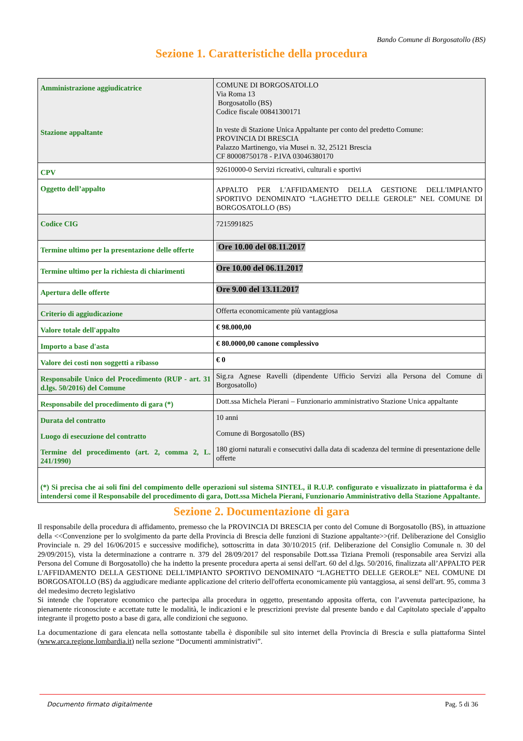Bando Comune di Borgosatollo (BS)
Sezione 1. Caratteristiche della procedura
| Amministrazione aggiudicatrice Stazione appaltante | COMUNE DI BORGOSATOLLO Via Roma 13 Borgosatollo (BS) Codice fiscale 00841300171 In veste di Stazione Unica Appaltante per conto del predetto Comune: PROVINCIA DI BRESCIA Palazzo Martinengo, via Musei n. 32, 25121 Brescia CF 80008750178 - P.IVA 03046380170 |
| CPV | 92610000-0 Servizi ricreativi, culturali e sportivi |
| Oggetto dell’appalto | APPALTO PER L'AFFIDAMENTO DELLA GESTIONE DELL'IMPIANTO SPORTIVO DENOMINATO “LAGHETTO DELLE GEROLE” NEL COMUNE DI BORGOSATOLLO (BS) |
| Codice CIG | 7215991825 |
| Termine ultimo per la presentazione delle offerte | Ore 10.00 del 08.11.2017 |
| Termine ultimo per la richiesta di chiarimenti | Ore 10.00 del 06.11.2017 |
| Apertura delle offerte | Ore 9.00 del 13.11.2017 |
| Criterio di aggiudicazione | Offerta economicamente più vantaggiosa |
| Valore totale dell'appalto | € 98.000,00 |
| Importo a base d'asta | € 80.0000,00 canone complessivo |
| Valore dei costi non soggetti a ribasso | € 0 |
| Responsabile Unico del Procedimento (RUP - art. 31 d.lgs. 50/2016) del Comune | Sig.ra Agnese Ravelli (dipendente Ufficio Servizi alla Persona del Comune di Borgosatollo) |
| Responsabile del procedimento di gara (*) | Dott.ssa Michela Pierani – Funzionario amministrativo Stazione Unica appaltante |
| Durata del contratto | 10 anni |
| Luogo di esecuzione del contratto | Comune di Borgosatollo (BS) |
| Termine del procedimento (art. 2, comma 2, L. 241/1990) | 180 giorni naturali e consecutivi dalla data di scadenza del termine di presentazione delle offerte |
(*) Si precisa che ai soli fini del compimento delle operazioni sul sistema SINTEL, il R.U.P. configurato e visualizzato in piattaforma è da intendersi come il Responsabile del procedimento di gara, Dott.ssa Michela Pierani, Funzionario Amministrativo della Stazione Appaltante.
Sezione 2. Documentazione di gara
Il responsabile della procedura di affidamento, premesso che la PROVINCIA DI BRESCIA per conto del Comune di Borgosatollo (BS), in attuazione della <<Convenzione per lo svolgimento da parte della Provincia di Brescia delle funzioni di Stazione appaltante>>(rif. Deliberazione del Consiglio Provinciale n. 29 del 16/06/2015 e successive modifiche), sottoscritta in data 30/10/2015 (rif. Deliberazione del Consiglio Comunale n. 30 del 29/09/2015), vista la determinazione a contrarre n. 379 del 28/09/2017 del responsabile Dott.ssa Tiziana Premoli (responsabile area Servizi alla Persona del Comune di Borgosatollo) che ha indetto la presente procedura aperta ai sensi dell'art. 60 del d.lgs. 50/2016, finalizzata all’APPALTO PER L'AFFIDAMENTO DELLA GESTIONE DELL'IMPIANTO SPORTIVO DENOMINATO “LAGHETTO DELLE GEROLE” NEL COMUNE DI BORGOSATOLLO (BS) da aggiudicare mediante applicazione del criterio dell'offerta economicamente più vantaggiosa, ai sensi dell'art. 95, comma 3 del medesimo decreto legislativo
Si intende che l'operatore economico che partecipa alla procedura in oggetto, presentando apposita offerta, con l’avvenuta partecipazione, ha pienamente riconosciute e accettate tutte le modalità, le indicazioni e le prescrizioni previste dal presente bando e dal Capitolato speciale d’appalto integrante il progetto posto a base di gara, alle condizioni che seguono.
La documentazione di gara elencata nella sottostante tabella è disponibile sul sito internet della Provincia di Brescia e sulla piattaforma Sintel (www.arca.regione.lombardia.it) nella sezione “Documenti amministrativi”.
Documento firmato digitalmente Pag. 5 di 36